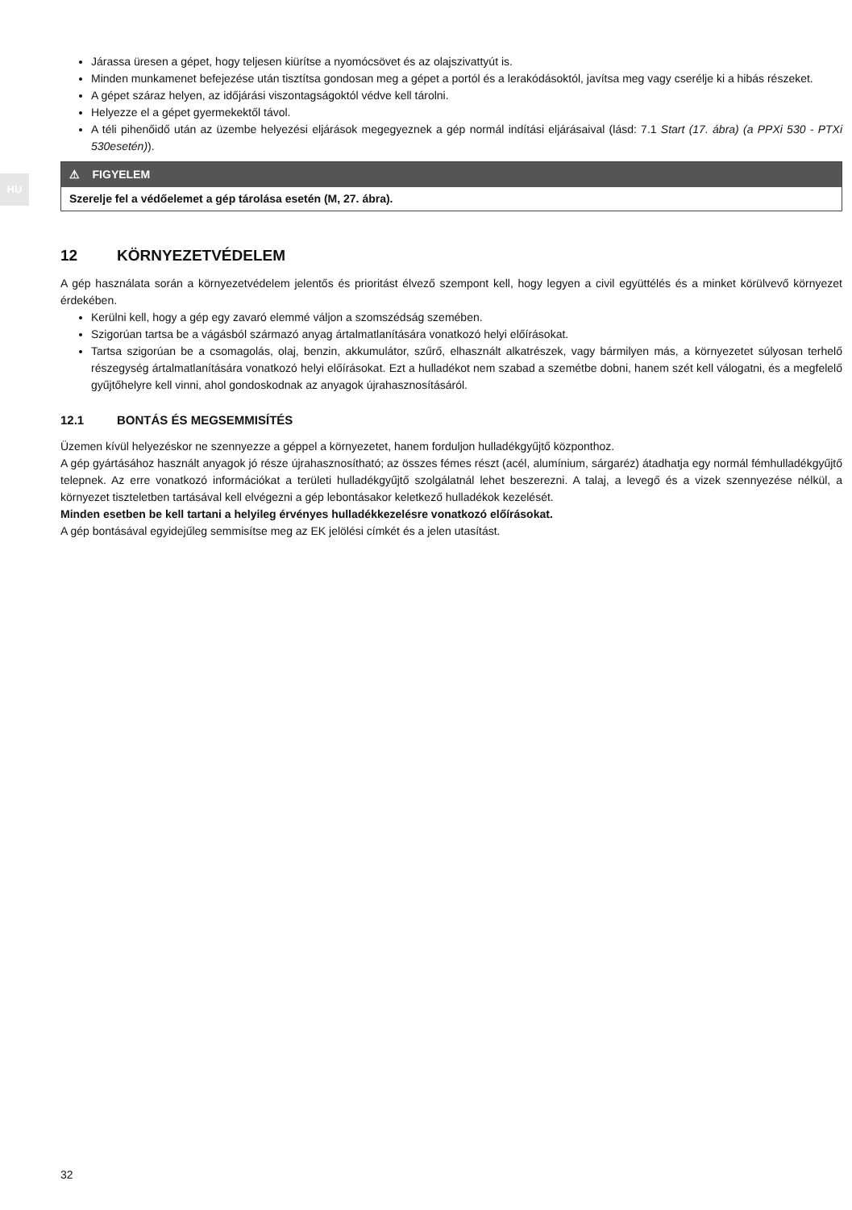HU
Járassa üresen a gépet, hogy teljesen kiürítse a nyomócsövet és az olajszivattyút is.
Minden munkamenet befejezése után tisztítsa gondosan meg a gépet a portól és a lerakódásoktól, javítsa meg vagy cserélje ki a hibás részeket.
A gépet száraz helyen, az időjárási viszontagságoktól védve kell tárolni.
Helyezze el a gépet gyermekektől távol.
A téli pihenőidő után az üzembe helyezési eljárások megegyeznek a gép normál indítási eljárásaival (lásd: 7.1 Start (17. ábra) (a PPXi 530 - PTXi 530esetén)).
⚠ FIGYELEM
Szerelje fel a védőelemet a gép tárolása esetén (M, 27. ábra).
12 KÖRNYEZETVÉDELEM
A gép használata során a környezetvédelem jelentős és prioritást élvező szempont kell, hogy legyen a civil együttélés és a minket körülvevő környezet érdekében.
Kerülni kell, hogy a gép egy zavaró elemmé váljon a szomszédság szemében.
Szigorúan tartsa be a vágásból származó anyag ártalmatlanítására vonatkozó helyi előírásokat.
Tartsa szigorúan be a csomagolás, olaj, benzin, akkumulátor, szűrő, elhasznált alkatrészek, vagy bármilyen más, a környezetet súlyosan terhelő részegység ártalmatlanítására vonatkozó helyi előírásokat. Ezt a hulladékot nem szabad a szemétbe dobni, hanem szét kell válogatni, és a megfelelő gyűjtőhelyre kell vinni, ahol gondoskodnak az anyagok újrahasznosításáról.
12.1 BONTÁS ÉS MEGSEMMISÍTÉS
Üzemen kívül helyezéskor ne szennyezze a géppel a környezetet, hanem forduljon hulladékgyűjtő központhoz.
A gép gyártásához használt anyagok jó része újrahasznosítható; az összes fémes részt (acél, alumínium, sárgaréz) átadhatja egy normál fémhulladékgyűjtő telepnek. Az erre vonatkozó információkat a területi hulladékgyűjtő szolgálatnál lehet beszerezni. A talaj, a levegő és a vizek szennyezése nélkül, a környezet tiszteletben tartásával kell elvégezni a gép lebontásakor keletkező hulladékok kezelését.
Minden esetben be kell tartani a helyileg érvényes hulladékkezelésre vonatkozó előírásokat.
A gép bontásával egyidejűleg semmisítse meg az EK jelölési címkét és a jelen utasítást.
32